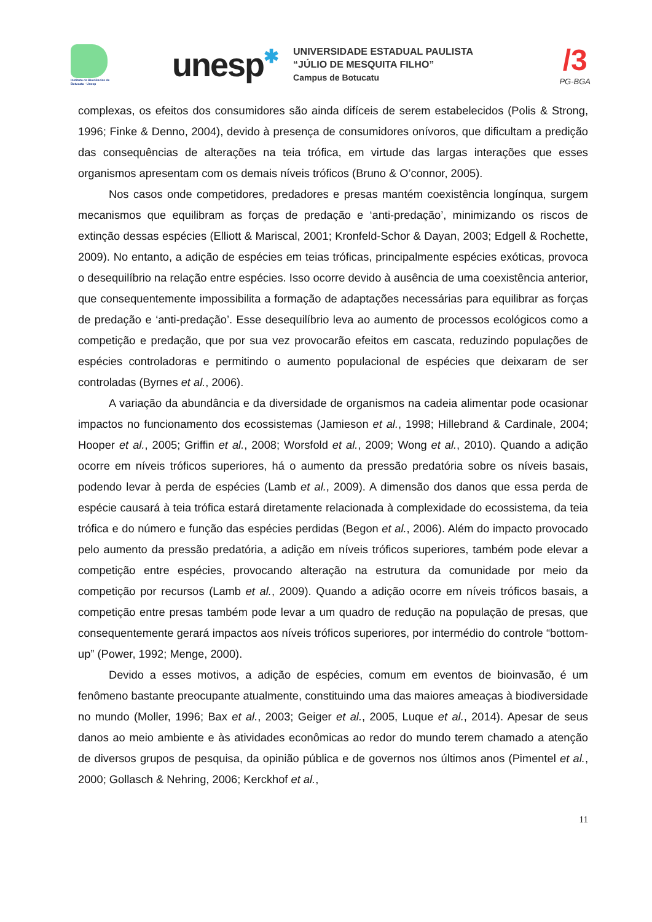Instituto de Biociências de Botucatu - Unesp
unesp✱
UNIVERSIDADE ESTADUAL PAULISTA
“JÚLIO DE MESQUITA FILHO”
Campus de Botucatu
/3
PG-BGA
complexas, os efeitos dos consumidores são ainda difíceis de serem estabelecidos (Polis & Strong, 1996; Finke & Denno, 2004), devido à presença de consumidores onívoros, que dificultam a predição das consequências de alterações na teia trófica, em virtude das largas interações que esses organismos apresentam com os demais níveis tróficos (Bruno & O’connor, 2005).
Nos casos onde competidores, predadores e presas mantém coexistência longínqua, surgem mecanismos que equilibram as forças de predação e ‘anti-predação’, minimizando os riscos de extinção dessas espécies (Elliott & Mariscal, 2001; Kronfeld-Schor & Dayan, 2003; Edgell & Rochette, 2009). No entanto, a adição de espécies em teias tróficas, principalmente espécies exóticas, provoca o desequilíbrio na relação entre espécies. Isso ocorre devido à ausência de uma coexistência anterior, que consequentemente impossibilita a formação de adaptações necessárias para equilibrar as forças de predação e ‘anti-predação’. Esse desequilíbrio leva ao aumento de processos ecológicos como a competição e predação, que por sua vez provocarão efeitos em cascata, reduzindo populações de espécies controladoras e permitindo o aumento populacional de espécies que deixaram de ser controladas (Byrnes et al., 2006).
A variação da abundância e da diversidade de organismos na cadeia alimentar pode ocasionar impactos no funcionamento dos ecossistemas (Jamieson et al., 1998; Hillebrand & Cardinale, 2004; Hooper et al., 2005; Griffin et al., 2008; Worsfold et al., 2009; Wong et al., 2010). Quando a adição ocorre em níveis tróficos superiores, há o aumento da pressão predatória sobre os níveis basais, podendo levar à perda de espécies (Lamb et al., 2009). A dimensão dos danos que essa perda de espécie causará à teia trófica estará diretamente relacionada à complexidade do ecossistema, da teia trófica e do número e função das espécies perdidas (Begon et al., 2006). Além do impacto provocado pelo aumento da pressão predatória, a adição em níveis tróficos superiores, também pode elevar a competição entre espécies, provocando alteração na estrutura da comunidade por meio da competição por recursos (Lamb et al., 2009). Quando a adição ocorre em níveis tróficos basais, a competição entre presas também pode levar a um quadro de redução na população de presas, que consequentemente gerará impactos aos níveis tróficos superiores, por intermédio do controle “bottom-up” (Power, 1992; Menge, 2000).
Devido a esses motivos, a adição de espécies, comum em eventos de bioinvasão, é um fenômeno bastante preocupante atualmente, constituindo uma das maiores ameaças à biodiversidade no mundo (Moller, 1996; Bax et al., 2003; Geiger et al., 2005, Luque et al., 2014). Apesar de seus danos ao meio ambiente e às atividades econômicas ao redor do mundo terem chamado a atenção de diversos grupos de pesquisa, da opinião pública e de governos nos últimos anos (Pimentel et al., 2000; Gollasch & Nehring, 2006; Kerckhof et al.,
11